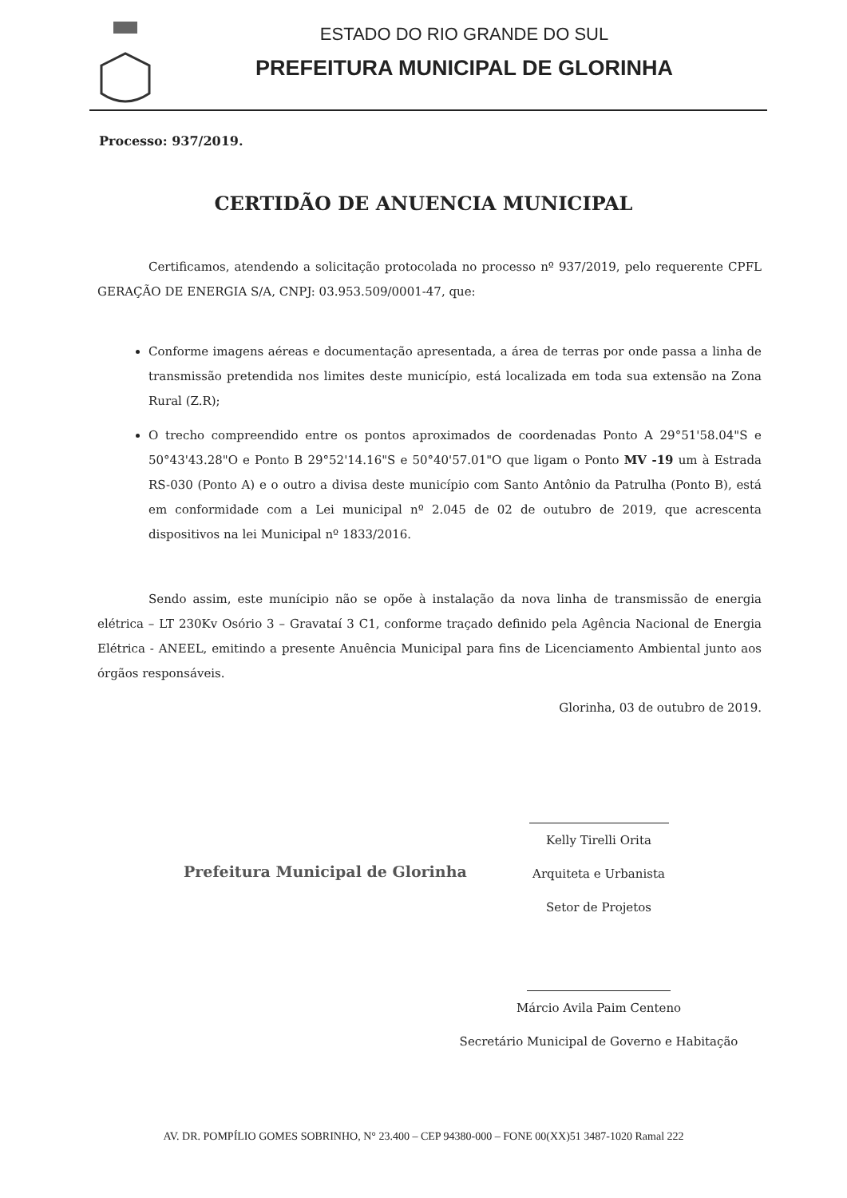ESTADO DO RIO GRANDE DO SUL
PREFEITURA MUNICIPAL DE GLORINHA
Processo: 937/2019.
CERTIDÃO DE ANUENCIA MUNICIPAL
Certificamos, atendendo a solicitação protocolada no processo nº 937/2019, pelo requerente CPFL GERAÇÃO DE ENERGIA S/A, CNPJ: 03.953.509/0001-47, que:
Conforme imagens aéreas e documentação apresentada, a área de terras por onde passa a linha de transmissão pretendida nos limites deste município, está localizada em toda sua extensão na Zona Rural (Z.R);
O trecho compreendido entre os pontos aproximados de coordenadas Ponto A 29°51'58.04"S e 50°43'43.28"O e Ponto B 29°52'14.16"S e 50°40'57.01"O que ligam o Ponto MV -19 um à Estrada RS-030 (Ponto A) e o outro a divisa deste município com Santo Antônio da Patrulha (Ponto B), está em conformidade com a Lei municipal nº 2.045 de 02 de outubro de 2019, que acrescenta dispositivos na lei Municipal nº 1833/2016.
Sendo assim, este munícipio não se opõe à instalação da nova linha de transmissão de energia elétrica – LT 230Kv Osório 3 – Gravataí 3 C1, conforme traçado definido pela Agência Nacional de Energia Elétrica - ANEEL, emitindo a presente Anuência Municipal para fins de Licenciamento Ambiental junto aos órgãos responsáveis.
Glorinha, 03 de outubro de 2019.
Kelly Tirelli Orita
Arquiteta e Urbanista
Setor de Projetos
Prefeitura Municipal de Glorinha
Márcio Avila Paim Centeno
Secretário Municipal de Governo e Habitação
AV. DR. POMPÍLIO GOMES SOBRINHO, N° 23.400 – CEP 94380-000 – FONE 00(XX)51 3487-1020 Ramal 222